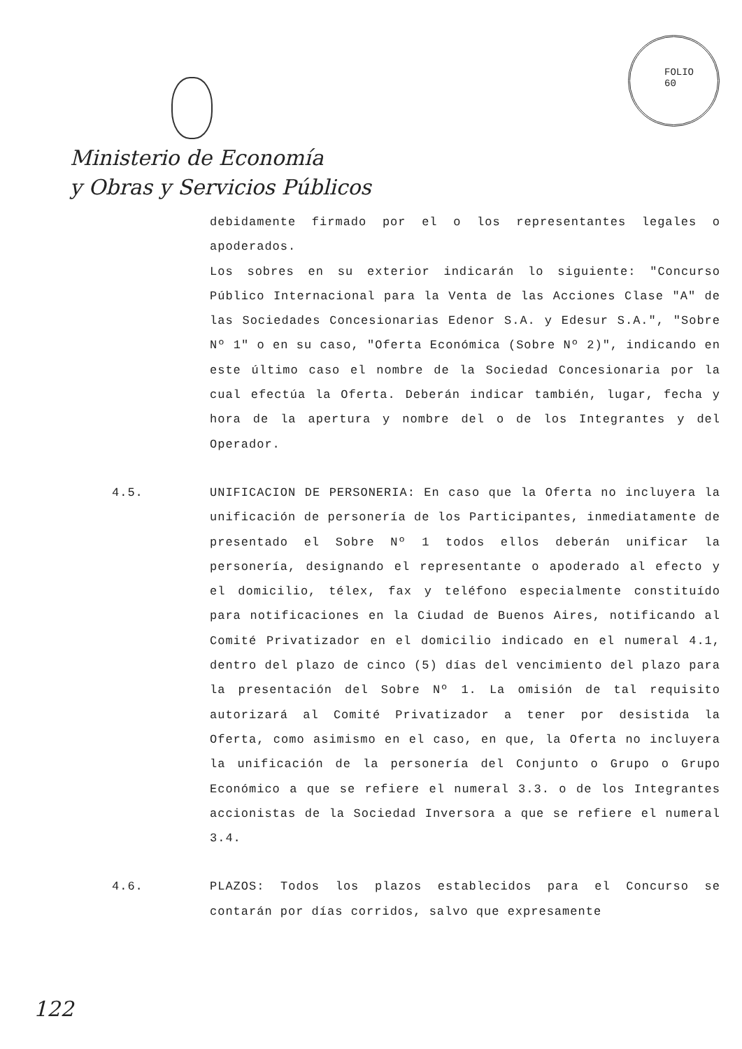FOLIO
60
Ministerio de Economía
y Obras y Servicios Públicos
debidamente firmado por el o los representantes legales o apoderados.
Los sobres en su exterior indicarán lo siguiente: "Concurso Público Internacional para la Venta de las Acciones Clase "A" de las Sociedades Concesionarias Edenor S.A. y Edesur S.A.", "Sobre Nº 1" o en su caso, "Oferta Económica (Sobre Nº 2)", indicando en este último caso el nombre de la Sociedad Concesionaria por la cual efectúa la Oferta. Deberán indicar también, lugar, fecha y hora de la apertura y nombre del o de los Integrantes y del Operador.
4.5. UNIFICACION DE PERSONERIA: En caso que la Oferta no incluyera la unificación de personería de los Participantes, inmediatamente de presentado el Sobre Nº 1 todos ellos deberán unificar la personería, designando el representante o apoderado al efecto y el domicilio, télex, fax y teléfono especialmente constituído para notificaciones en la Ciudad de Buenos Aires, notificando al Comité Privatizador en el domicilio indicado en el numeral 4.1, dentro del plazo de cinco (5) días del vencimiento del plazo para la presentación del Sobre Nº 1. La omisión de tal requisito autorizará al Comité Privatizador a tener por desistida la Oferta, como asimismo en el caso, en que, la Oferta no incluyera la unificación de la personería del Conjunto o Grupo o Grupo Económico a que se refiere el numeral 3.3. o de los Integrantes accionistas de la Sociedad Inversora a que se refiere el numeral 3.4.
4.6. PLAZOS: Todos los plazos establecidos para el Concurso se contarán por días corridos, salvo que expresamente
122